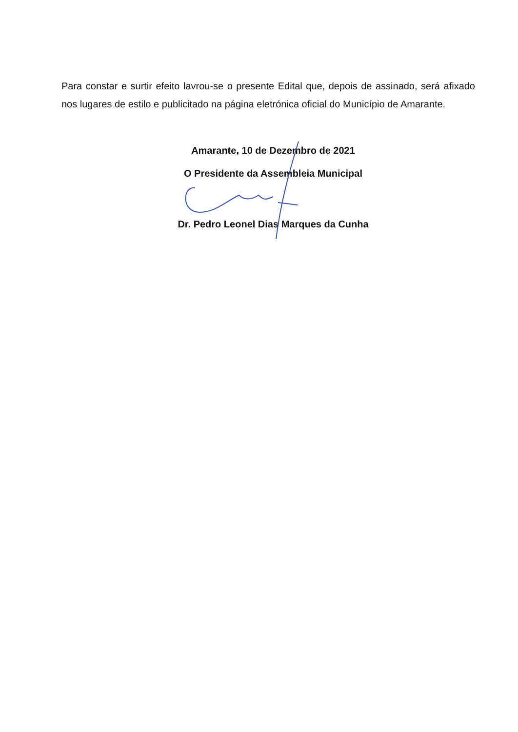Para constar e surtir efeito lavrou-se o presente Edital que, depois de assinado, será afixado nos lugares de estilo e publicitado na página eletrónica oficial do Município de Amarante.
Amarante, 10 de Dezembro de 2021
O Presidente da Assembleia Municipal
Dr. Pedro Leonel Dias Marques da Cunha